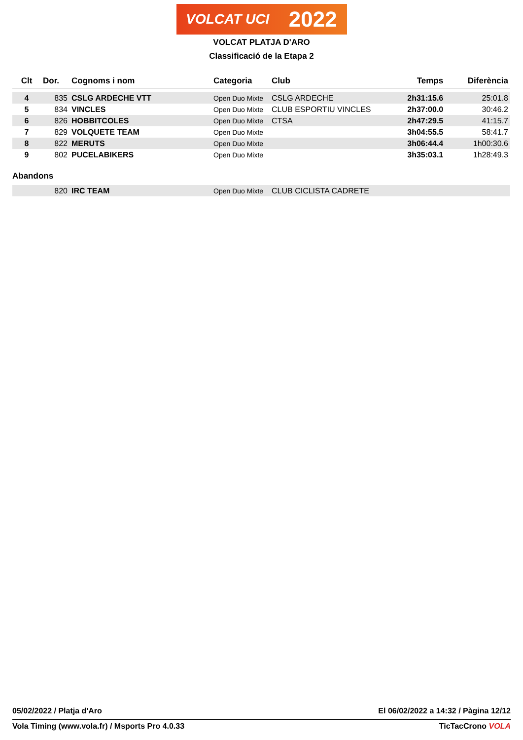VOLCAT UCI 2022
VOLCAT PLATJA D'ARO
Classificació de la Etapa 2
| Clt | Dor. | Cognoms i nom | Categoria | Club | Temps | Diferència |
| --- | --- | --- | --- | --- | --- | --- |
| 4 | 835 | CSLG ARDECHE VTT | Open Duo Mixte | CSLG ARDECHE | 2h31:15.6 | 25:01.8 |
| 5 | 834 | VINCLES | Open Duo Mixte | CLUB ESPORTIU VINCLES | 2h37:00.0 | 30:46.2 |
| 6 | 826 | HOBBITCOLES | Open Duo Mixte | CTSA | 2h47:29.5 | 41:15.7 |
| 7 | 829 | VOLQUETE TEAM | Open Duo Mixte | | 3h04:55.5 | 58:41.7 |
| 8 | 822 | MERUTS | Open Duo Mixte | | 3h06:44.4 | 1h00:30.6 |
| 9 | 802 | PUCELABIKERS | Open Duo Mixte | | 3h35:03.1 | 1h28:49.3 |
Abandons
| | 820 | IRC TEAM | Open Duo Mixte | CLUB CICLISTA CADRETE |
05/02/2022 / Platja d'Aro El 06/02/2022 a 14:32 / Pàgina 12/12
Vola Timing (www.vola.fr) / Msports Pro 4.0.33 TicTacCrono VOLA